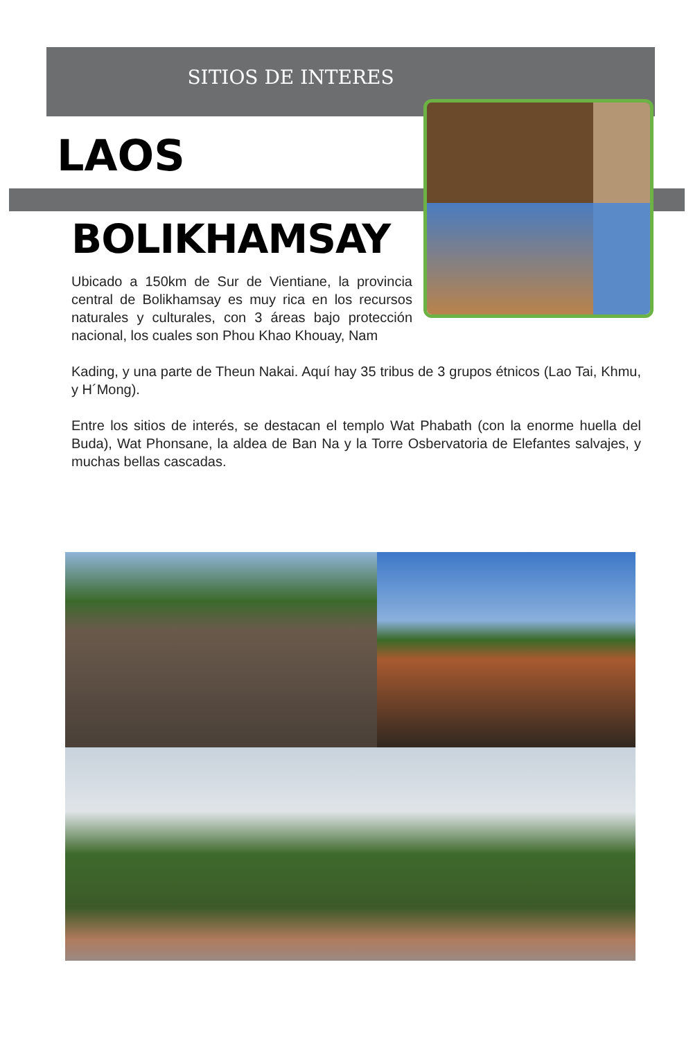SITIOS DE INTERES
LAOS
BOLIKHAMSAY
Ubicado a 150km de Sur de Vientiane, la provincia central de Bolikhamsay es muy rica en los recursos naturales y culturales, con 3 áreas bajo protección nacional, los cuales son Phou Khao Khouay, Nam
Kading, y una parte de Theun Nakai. Aquí hay 35 tribus de 3 grupos étnicos (Lao Tai, Khmu, y H´Mong).
Entre los sitios de interés, se destacan el templo Wat Phabath (con la enorme huella del Buda), Wat Phonsane, la aldea de Ban Na y la Torre Osbervatoria de Elefantes salvajes, y muchas bellas cascadas.